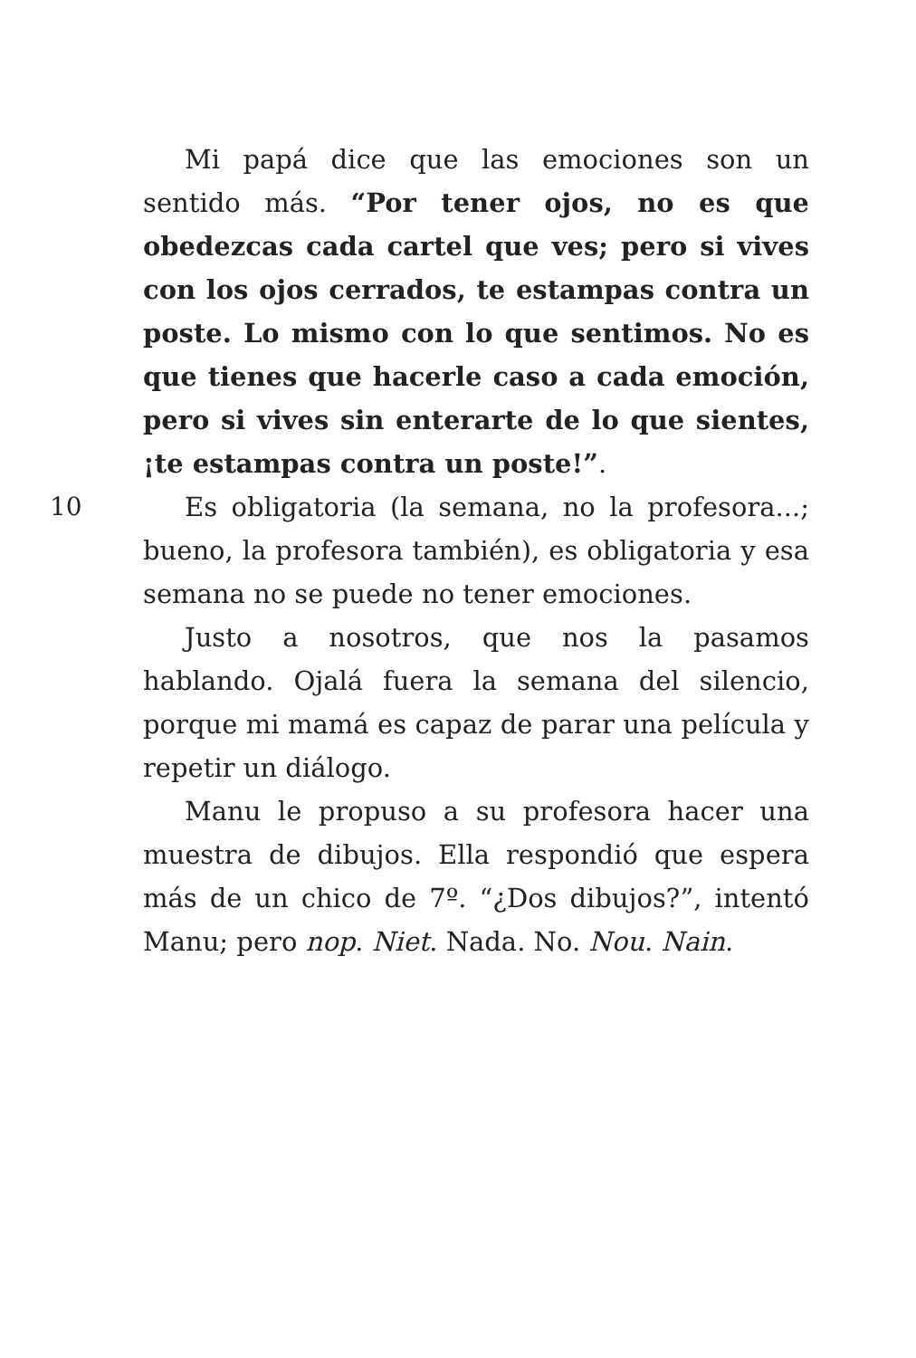Mi papá dice que las emociones son un sentido más. “Por tener ojos, no es que obedezcas cada cartel que ves; pero si vives con los ojos cerrados, te estampas contra un poste. Lo mismo con lo que sentimos. No es que tienes que hacerle caso a cada emoción, pero si vives sin enterarte de lo que sientes, ¡te estampas contra un poste!”.
10 Es obligatoria (la semana, no la profesora...; bueno, la profesora también), es obligatoria y esa semana no se puede no tener emociones.
Justo a nosotros, que nos la pasamos hablando. Ojalá fuera la semana del silencio, porque mi mamá es capaz de parar una película y repetir un diálogo.
Manu le propuso a su profesora hacer una muestra de dibujos. Ella respondió que espera más de un chico de 7º. “¿Dos dibujos?”, intentó Manu; pero nop. Niet. Nada. No. Nou. Nain.